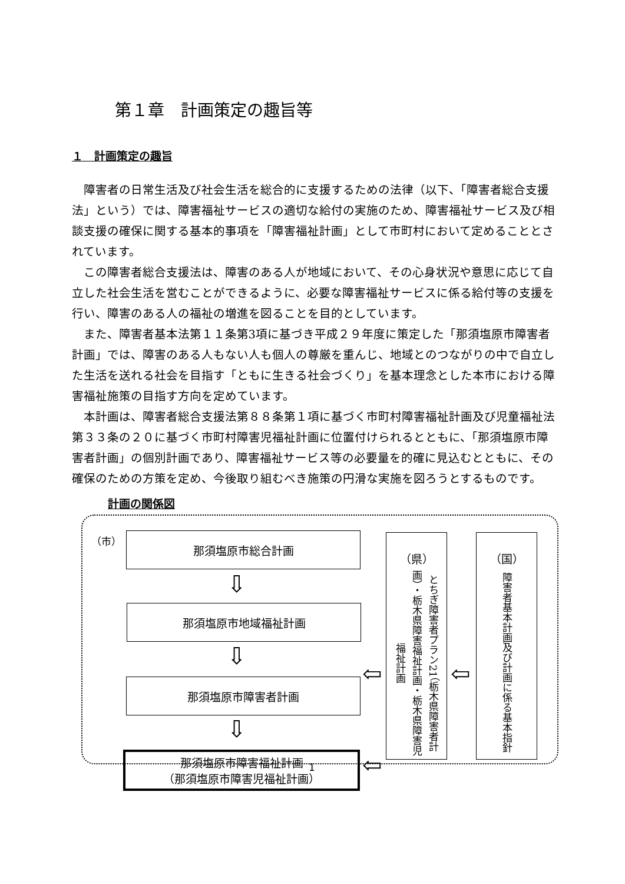第１章　計画策定の趣旨等
１　計画策定の趣旨
障害者の日常生活及び社会生活を総合的に支援するための法律（以下、「障害者総合支援法」という）では、障害福祉サービスの適切な給付の実施のため、障害福祉サービス及び相談支援の確保に関する基本的事項を「障害福祉計画」として市町村において定めることとされています。
この障害者総合支援法は、障害のある人が地域において、その心身状況や意思に応じて自立した社会生活を営むことができるように、必要な障害福祉サービスに係る給付等の支援を行い、障害のある人の福祉の増進を図ることを目的としています。
また、障害者基本法第１１条第3項に基づき平成２９年度に策定した「那須塩原市障害者計画」では、障害のある人もない人も個人の尊厳を重んじ、地域とのつながりの中で自立した生活を送れる社会を目指す「ともに生きる社会づくり」を基本理念とした本市における障害福祉施策の目指す方向を定めています。
本計画は、障害者総合支援法第８８条第１項に基づく市町村障害福祉計画及び児童福祉法第３３条の２０に基づく市町村障害児福祉計画に位置付けられるとともに、「那須塩原市障害者計画」の個別計画であり、障害福祉サービス等の必要量を的確に見込むとともに、その確保のための方策を定め、今後取り組むべき施策の円滑な実施を図ろうとするものです。
計画の関係図
（市） 那須塩原市総合計画
⇩
那須塩原市地域福祉計画
⇩
那須塩原市障害者計画
⇩
那須塩原市障害福祉計画
（那須塩原市障害児福祉計画）
⇦
⇦
（県）
とちぎ障害者プラン21（栃木県障害者計画）・栃木県障害福祉計画・栃木県障害児福祉計画
⇦
（国）
障害者基本計画及び計画に係る基本指針
1